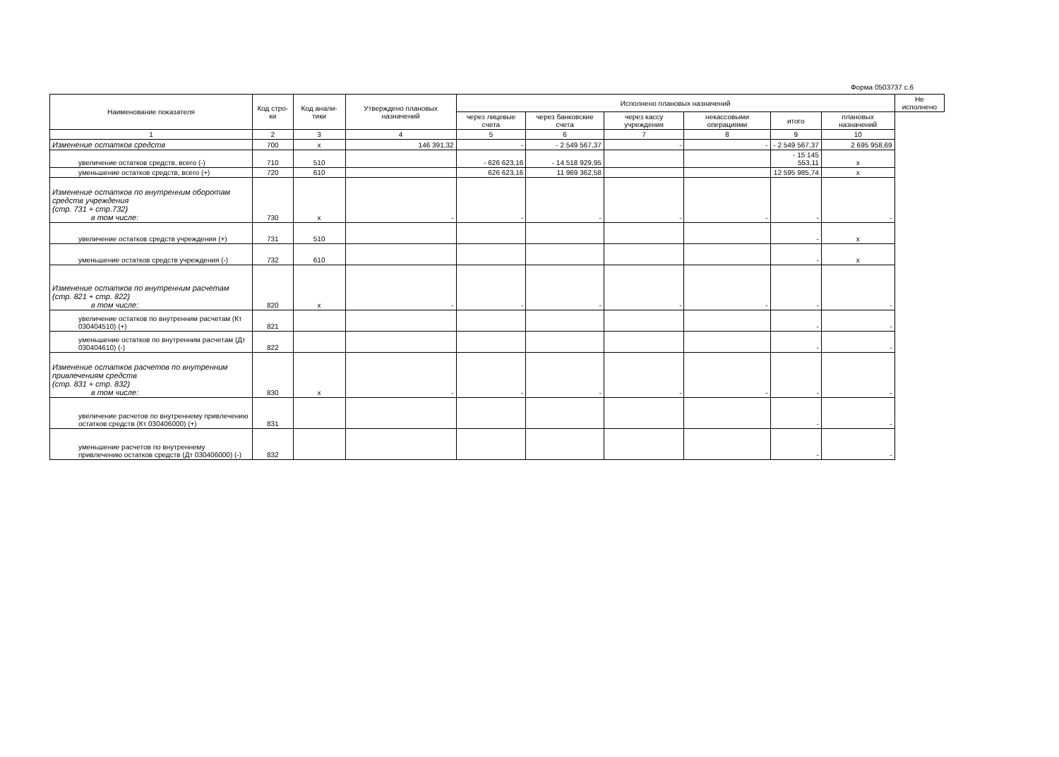Форма 0503737 с.6
| Наименование показателя | Код стро-ки | Код анали-тики | Утверждено плановых назначений | Исполнено плановых назначений | | | | | | Не исполнено |
| --- | --- | --- | --- | --- | --- | --- | --- | --- | --- | --- |
| | | | | через лицевые счета | через банковские счета | через кассу учреждения | некассовыми операциями | итого | плановых назначений | |
| 1 | 2 | 3 | 4 | 5 | 6 | 7 | 8 | 9 | 10 | |
| Изменение остатков средств | 700 | x | 146 391,32 | - | - 2 549 567,37 | - | - | - 2 549 567,37 | 2 695 958,69 | |
| увеличение остатков средств, всего (-) | 710 | 510 | | - 626 623,16 | - 14 518 929,95 | | | - 15 145 553,11 | x | |
| уменьшение остатков средств, всего (+) | 720 | 610 | | 626 623,16 | 11 969 362,58 | | | 12 595 985,74 | x | |
| Изменение остатков по внутренним оборотам средств учреждения (стр. 731 + стр.732) в том числе: | 730 | x | - | - | - | - | - | - | - | |
| увеличение остатков средств учреждения (+) | 731 | 510 | | | | | | - | x | |
| уменьшение остатков средств учреждения (-) | 732 | 610 | | | | | | - | x | |
| Изменение остатков по внутренним расчетам (стр. 821 + стр. 822) в том числе: | 820 | x | - | - | - | - | - | - | - | |
| увеличение остатков по внутренним расчетам (Кт 030404510) (+) | 821 | | | | | | | - | - | |
| уменьшение остатков по внутренним расчетам (Дт 030404610) (-) | 822 | | | | | | | - | - | |
| Изменение остатков расчетов по внутренним привлечениям средств (стр. 831 + стр. 832) в том числе: | 830 | x | - | - | - | - | - | - | - | |
| увеличение расчетов по внутреннему привлечению остатков средств (Кт 030406000) (+) | 831 | | | | | | | - | - | |
| уменьшение расчетов по внутреннему привлечению остатков средств (Дт 030406000) (-) | 832 | | | | | | | - | - | |